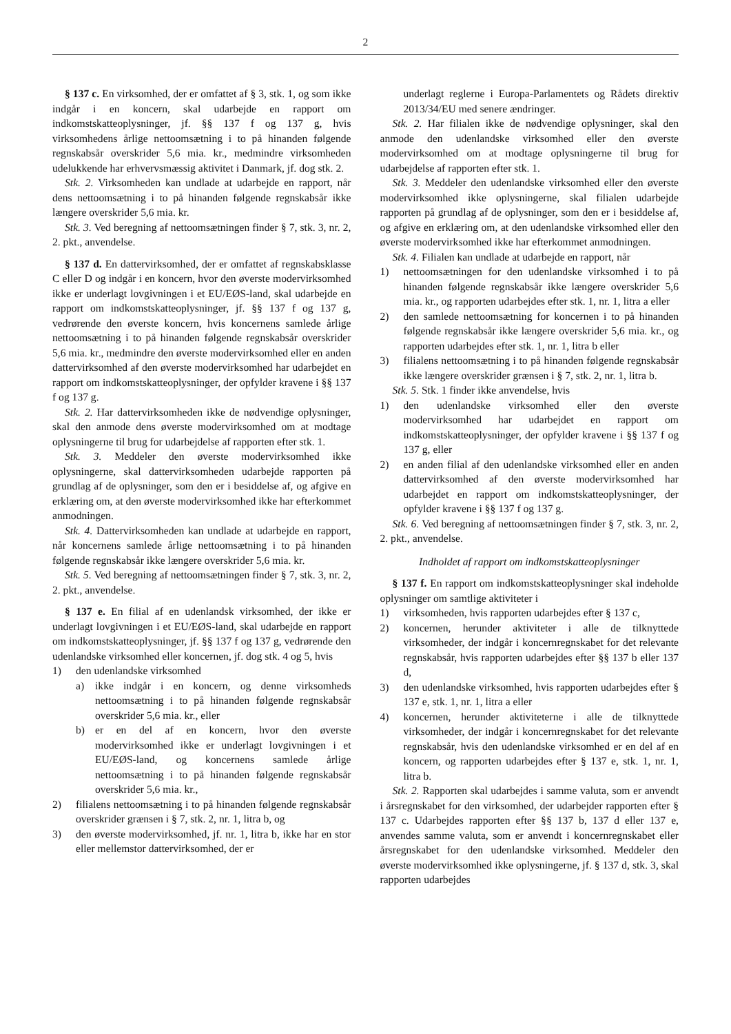2
§ 137 c. En virksomhed, der er omfattet af § 3, stk. 1, og som ikke indgår i en koncern, skal udarbejde en rapport om indkomstskatteoplysninger, jf. §§ 137 f og 137 g, hvis virksomhedens årlige nettoomsætning i to på hinanden følgende regnskabsår overskrider 5,6 mia. kr., medmindre virksomheden udelukkende har erhvervsmæssig aktivitet i Danmark, jf. dog stk. 2.
Stk. 2. Virksomheden kan undlade at udarbejde en rapport, når dens nettoomsætning i to på hinanden følgende regnskabsår ikke længere overskrider 5,6 mia. kr.
Stk. 3. Ved beregning af nettoomsætningen finder § 7, stk. 3, nr. 2, 2. pkt., anvendelse.
§ 137 d. En dattervirksomhed, der er omfattet af regnskabsklasse C eller D og indgår i en koncern, hvor den øverste modervirksomhed ikke er underlagt lovgivningen i et EU/EØS-land, skal udarbejde en rapport om indkomstskatteoplysninger, jf. §§ 137 f og 137 g, vedrørende den øverste koncern, hvis koncernens samlede årlige nettoomsætning i to på hinanden følgende regnskabsår overskrider 5,6 mia. kr., medmindre den øverste modervirksomhed eller en anden dattervirksomhed af den øverste modervirksomhed har udarbejdet en rapport om indkomstskatteoplysninger, der opfylder kravene i §§ 137 f og 137 g.
Stk. 2. Har dattervirksomheden ikke de nødvendige oplysninger, skal den anmode dens øverste modervirksomhed om at modtage oplysningerne til brug for udarbejdelse af rapporten efter stk. 1.
Stk. 3. Meddeler den øverste modervirksomhed ikke oplysningerne, skal dattervirksomheden udarbejde rapporten på grundlag af de oplysninger, som den er i besiddelse af, og afgive en erklæring om, at den øverste modervirksomhed ikke har efterkommet anmodningen.
Stk. 4. Dattervirksomheden kan undlade at udarbejde en rapport, når koncernens samlede årlige nettoomsætning i to på hinanden følgende regnskabsår ikke længere overskrider 5,6 mia. kr.
Stk. 5. Ved beregning af nettoomsætningen finder § 7, stk. 3, nr. 2, 2. pkt., anvendelse.
§ 137 e. En filial af en udenlandsk virksomhed, der ikke er underlagt lovgivningen i et EU/EØS-land, skal udarbejde en rapport om indkomstskatteoplysninger, jf. §§ 137 f og 137 g, vedrørende den udenlandske virksomhed eller koncernen, jf. dog stk. 4 og 5, hvis
1) den udenlandske virksomhed
a) ikke indgår i en koncern, og denne virksomheds nettoomsætning i to på hinanden følgende regnskabsår overskrider 5,6 mia. kr., eller
b) er en del af en koncern, hvor den øverste modervirksomhed ikke er underlagt lovgivningen i et EU/EØS-land, og koncernens samlede årlige nettoomsætning i to på hinanden følgende regnskabsår overskrider 5,6 mia. kr.,
2) filialens nettoomsætning i to på hinanden følgende regnskabsår overskrider grænsen i § 7, stk. 2, nr. 1, litra b, og
3) den øverste modervirksomhed, jf. nr. 1, litra b, ikke har en stor eller mellemstor dattervirksomhed, der er
underlagt reglerne i Europa-Parlamentets og Rådets direktiv 2013/34/EU med senere ændringer.
Stk. 2. Har filialen ikke de nødvendige oplysninger, skal den anmode den udenlandske virksomhed eller den øverste modervirksomhed om at modtage oplysningerne til brug for udarbejdelse af rapporten efter stk. 1.
Stk. 3. Meddeler den udenlandske virksomhed eller den øverste modervirksomhed ikke oplysningerne, skal filialen udarbejde rapporten på grundlag af de oplysninger, som den er i besiddelse af, og afgive en erklæring om, at den udenlandske virksomhed eller den øverste modervirksomhed ikke har efterkommet anmodningen.
Stk. 4. Filialen kan undlade at udarbejde en rapport, når
1) nettoomsætningen for den udenlandske virksomhed i to på hinanden følgende regnskabsår ikke længere overskrider 5,6 mia. kr., og rapporten udarbejdes efter stk. 1, nr. 1, litra a eller
2) den samlede nettoomsætning for koncernen i to på hinanden følgende regnskabsår ikke længere overskrider 5,6 mia. kr., og rapporten udarbejdes efter stk. 1, nr. 1, litra b eller
3) filialens nettoomsætning i to på hinanden følgende regnskabsår ikke længere overskrider grænsen i § 7, stk. 2, nr. 1, litra b.
Stk. 5. Stk. 1 finder ikke anvendelse, hvis
1) den udenlandske virksomhed eller den øverste modervirksomhed har udarbejdet en rapport om indkomstskatteoplysninger, der opfylder kravene i §§ 137 f og 137 g, eller
2) en anden filial af den udenlandske virksomhed eller en anden dattervirksomhed af den øverste modervirksomhed har udarbejdet en rapport om indkomstskatteoplysninger, der opfylder kravene i §§ 137 f og 137 g.
Stk. 6. Ved beregning af nettoomsætningen finder § 7, stk. 3, nr. 2, 2. pkt., anvendelse.
Indholdet af rapport om indkomstskatteoplysninger
§ 137 f. En rapport om indkomstskatteoplysninger skal indeholde oplysninger om samtlige aktiviteter i
1) virksomheden, hvis rapporten udarbejdes efter § 137 c,
2) koncernen, herunder aktiviteter i alle de tilknyttede virksomheder, der indgår i koncernregnskabet for det relevante regnskabsår, hvis rapporten udarbejdes efter §§ 137 b eller 137 d,
3) den udenlandske virksomhed, hvis rapporten udarbejdes efter § 137 e, stk. 1, nr. 1, litra a eller
4) koncernen, herunder aktiviteterne i alle de tilknyttede virksomheder, der indgår i koncernregnskabet for det relevante regnskabsår, hvis den udenlandske virksomhed er en del af en koncern, og rapporten udarbejdes efter § 137 e, stk. 1, nr. 1, litra b.
Stk. 2. Rapporten skal udarbejdes i samme valuta, som er anvendt i årsregnskabet for den virksomhed, der udarbejder rapporten efter § 137 c. Udarbejdes rapporten efter §§ 137 b, 137 d eller 137 e, anvendes samme valuta, som er anvendt i koncernregnskabet eller årsregnskabet for den udenlandske virksomhed. Meddeler den øverste modervirksomhed ikke oplysningerne, jf. § 137 d, stk. 3, skal rapporten udarbejdes